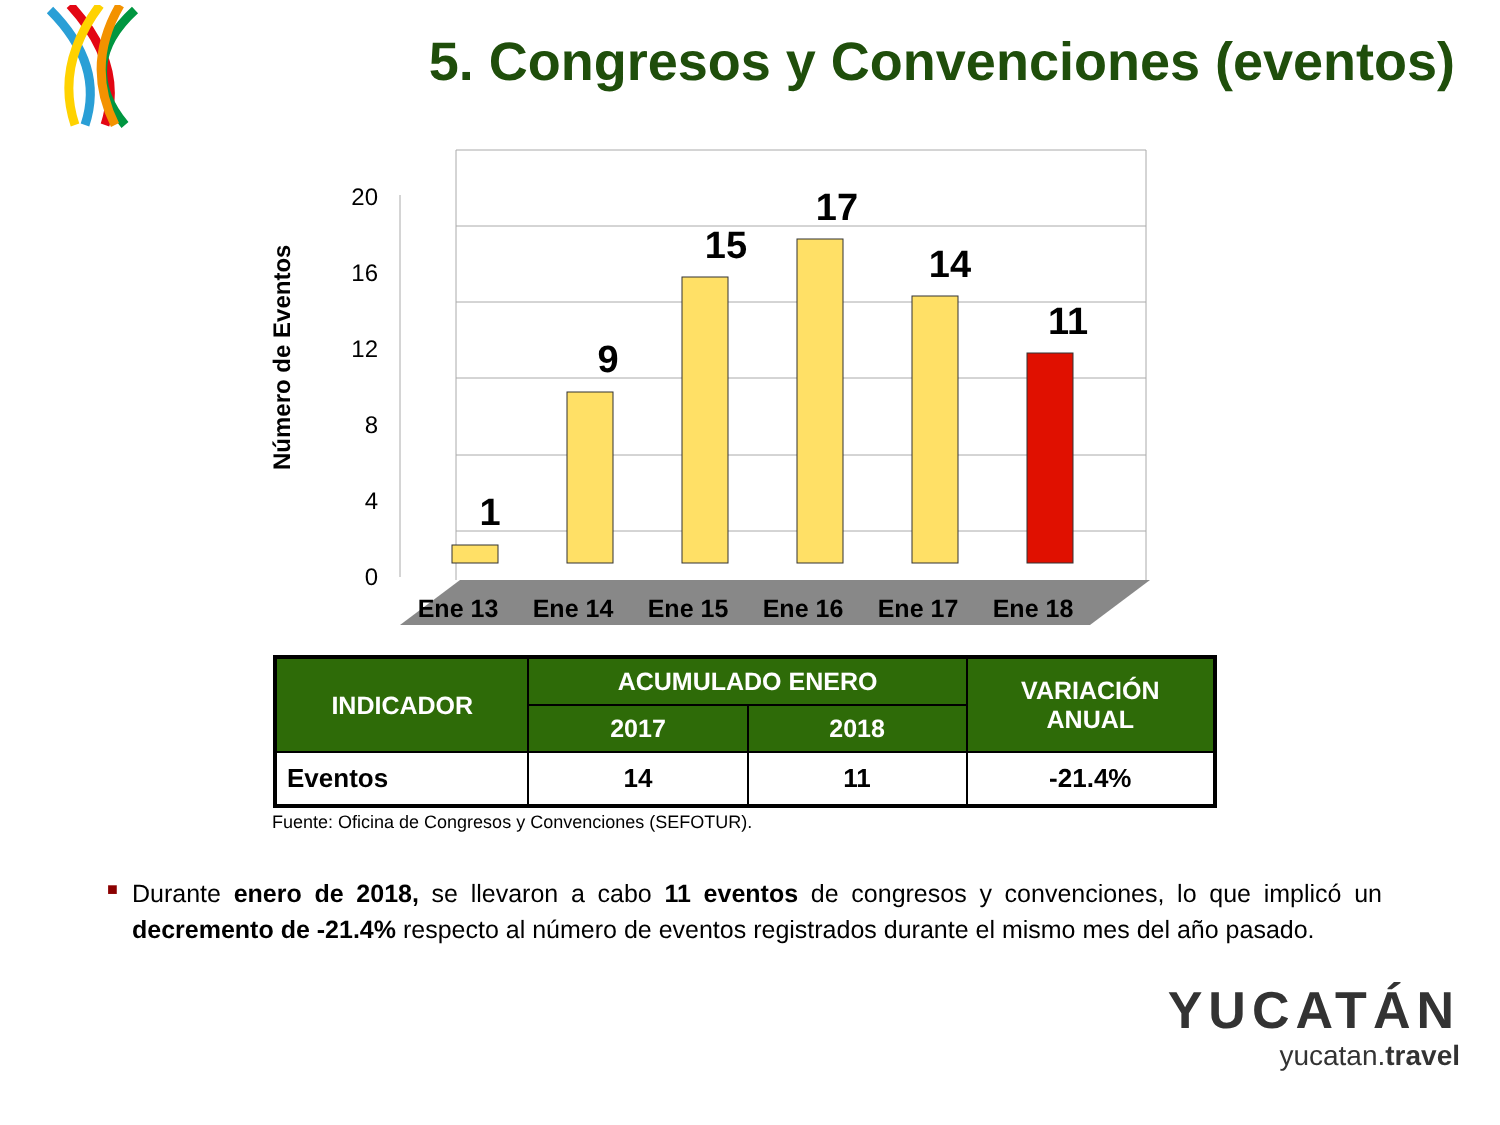5. Congresos y Convenciones (eventos)
20
16
12
8
4
0
Número de Eventos
1
9
15
17
14
11
Ene 13
Ene 14
Ene 15
Ene 16
Ene 17
Ene 18
| INDICADOR | ACUMULADO ENERO | | VARIACIÓN ANUAL |
| --- | --- | --- | --- |
| | 2017 | 2018 | |
| Eventos | 14 | 11 | -21.4% |
Fuente: Oficina de Congresos y Convenciones (SEFOTUR).
■ Durante enero de 2018, se llevaron a cabo 11 eventos de congresos y convenciones, lo que implicó un decremento de -21.4% respecto al número de eventos registrados durante el mismo mes del año pasado.
YUCATÁN
yucatan.travel